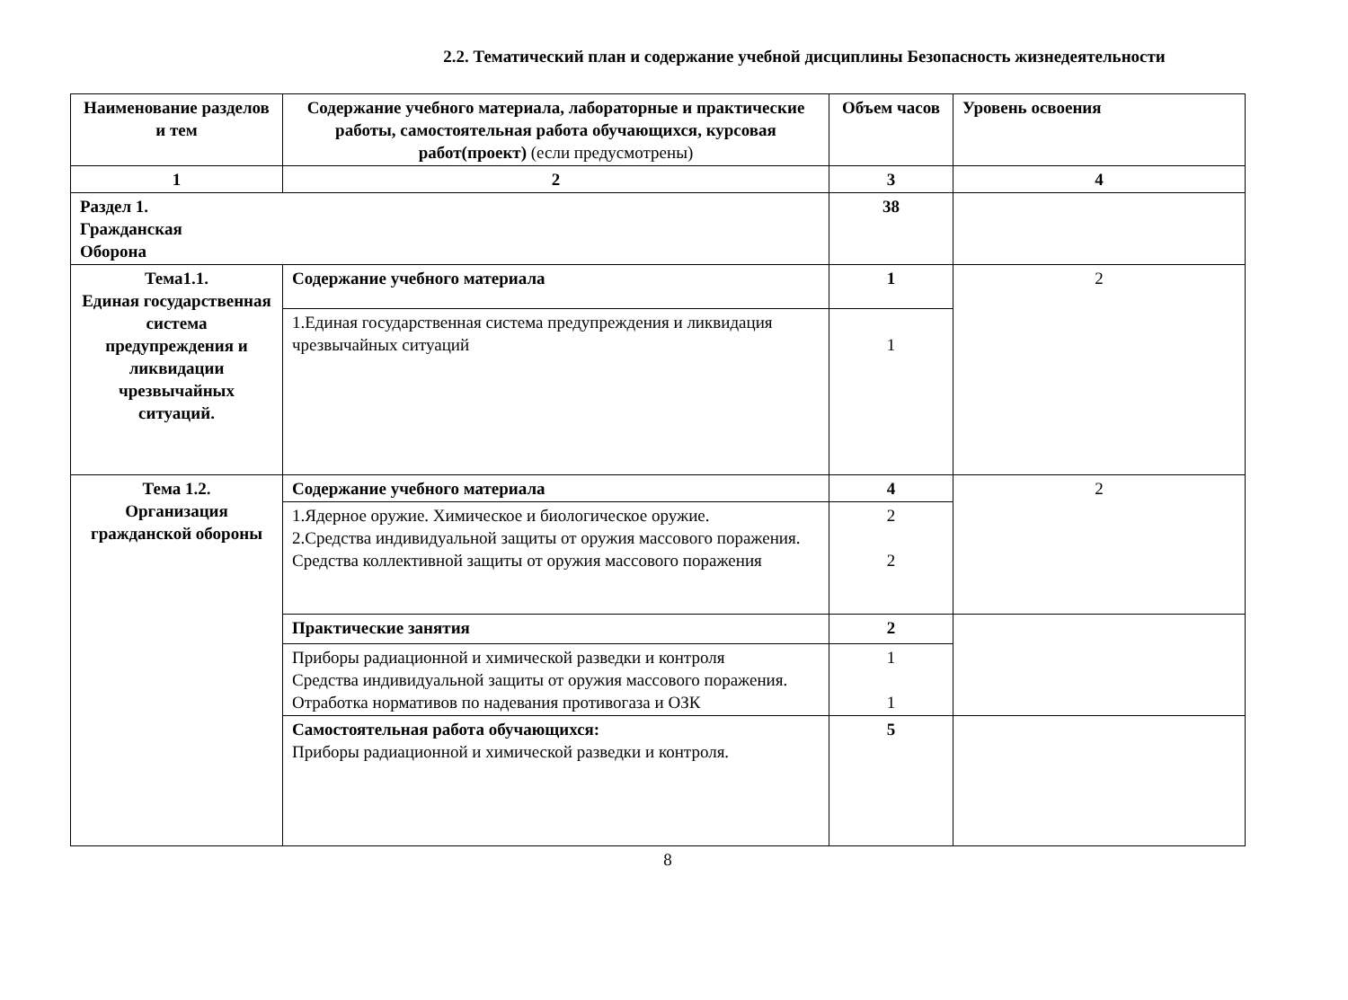2.2. Тематический план и содержание учебной дисциплины Безопасность жизнедеятельности
| Наименование разделов и тем | Содержание учебного материала, лабораторные и практические работы, самостоятельная работа обучающихся, курсовая работ(проект) (если предусмотрены) | Объем часов | Уровень освоения |
| --- | --- | --- | --- |
| 1 | 2 | 3 | 4 |
| Раздел 1. Гражданская Оборона | | 38 | |
| Тема1.1. Единая государственная система предупреждения и ликвидации чрезвычайных ситуаций. | Содержание учебного материала | 1 | 2 |
| | 1.Единая государственная система предупреждения и ликвидация чрезвычайных ситуаций | 1 | |
| Тема 1.2. Организация гражданской обороны | Содержание учебного материала | 4 | 2 |
| | 1.Ядерное оружие. Химическое и биологическое оружие. 2.Средства индивидуальной защиты от оружия массового поражения. Средства коллективной защиты от оружия массового поражения | 2 2 | |
| | Практические занятия | 2 | |
| | Приборы радиационной и химической разведки и контроля Средства индивидуальной защиты от оружия массового поражения. Отработка нормативов по надевания противогаза и ОЗК | 1 1 | |
| | Самостоятельная работа обучающихся: Приборы радиационной и химической разведки и контроля. | 5 | |
8